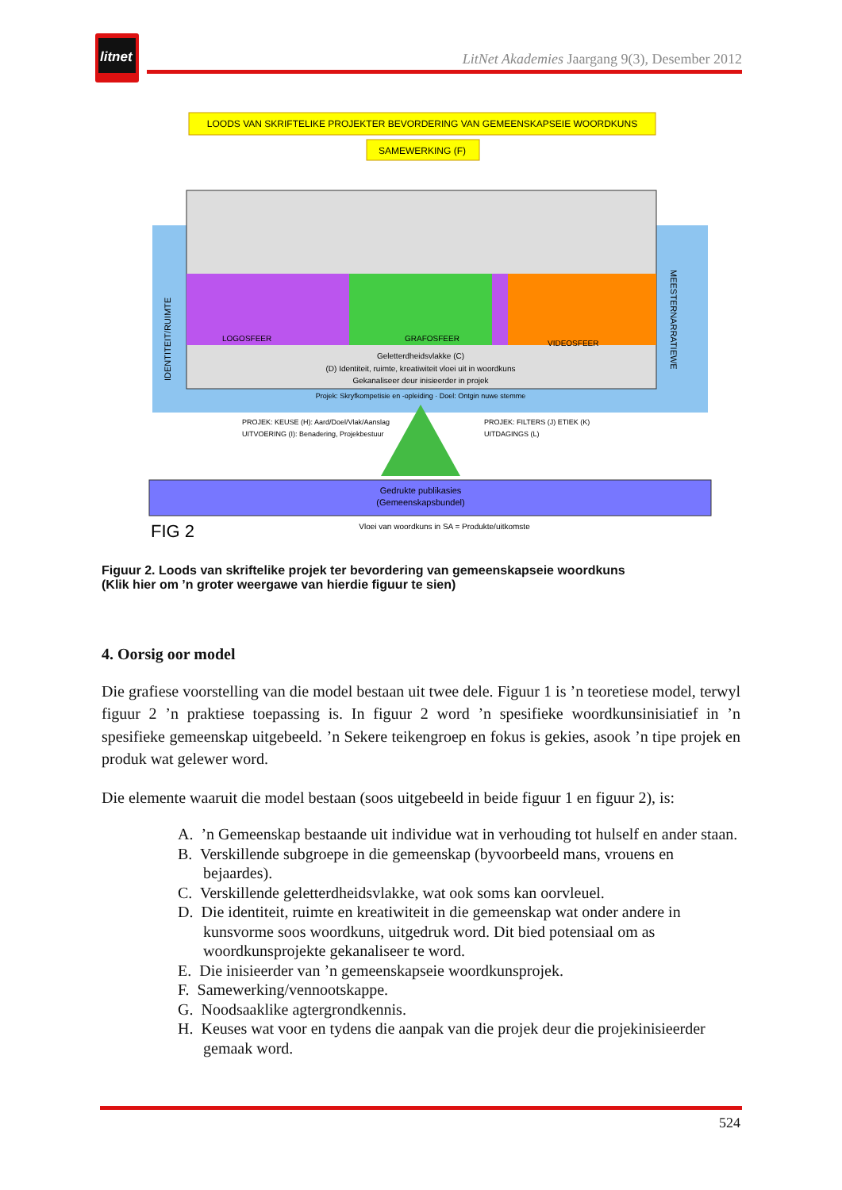litnet
LitNet Akademies Jaargang 9(3), Desember 2012
LOODS VAN SKRIFTELIKE PROJEKTER BEVORDERING VAN GEMEENSKAPSEIE WOORDKUNS
SAMEWERKING (F)
LOGOSFEER
GRAFOSFEER
VIDEOSFEER
Geletterdheidsvlakke (C)
(D) Identiteit, ruimte, kreatiwiteit vloei uit in woordkuns
Gekanaliseer deur inisieerder in projek
Projek: Skryfkompetisie en -opleiding · Doel: Ontgin nuwe stemme
IDENTITEIT/RUIMTE
MEESTERNARRATIEWE
PROJEK: KEUSE (H): Aard/Doel/Vlak/Aanslag
UITVOERING (I): Benadering, Projekbestuur
PROJEK: FILTERS (J) ETIEK (K)
UITDAGINGS (L)
Gedrukte publikasies
(Gemeenskapsbundel)
FIG 2
Vloei van woordkuns in SA = Produkte/uitkomste
Figuur 2. Loods van skriftelike projek ter bevordering van gemeenskapseie woordkuns
(Klik hier om ’n groter weergawe van hierdie figuur te sien)
4. Oorsig oor model
Die grafiese voorstelling van die model bestaan uit twee dele. Figuur 1 is ’n teoretiese model, terwyl figuur 2 ’n praktiese toepassing is. In figuur 2 word ’n spesifieke woordkunsinisiatief in ’n spesifieke gemeenskap uitgebeeld. ’n Sekere teikengroep en fokus is gekies, asook ’n tipe projek en produk wat gelewer word.
Die elemente waaruit die model bestaan (soos uitgebeeld in beide figuur 1 en figuur 2), is:
A. ’n Gemeenskap bestaande uit individue wat in verhouding tot hulself en ander staan.
B. Verskillende subgroepe in die gemeenskap (byvoorbeeld mans, vrouens en bejaardes).
C. Verskillende geletterdheidsvlakke, wat ook soms kan oorvleuel.
D. Die identiteit, ruimte en kreatiwiteit in die gemeenskap wat onder andere in kunsvorme soos woordkuns, uitgedruk word. Dit bied potensiaal om as woordkunsprojekte gekanaliseer te word.
E. Die inisieerder van ’n gemeenskapseie woordkunsprojek.
F. Samewerking/vennootskappe.
G. Noodsaaklike agtergrondkennis.
H. Keuses wat voor en tydens die aanpak van die projek deur die projekinisieerder gemaak word.
524